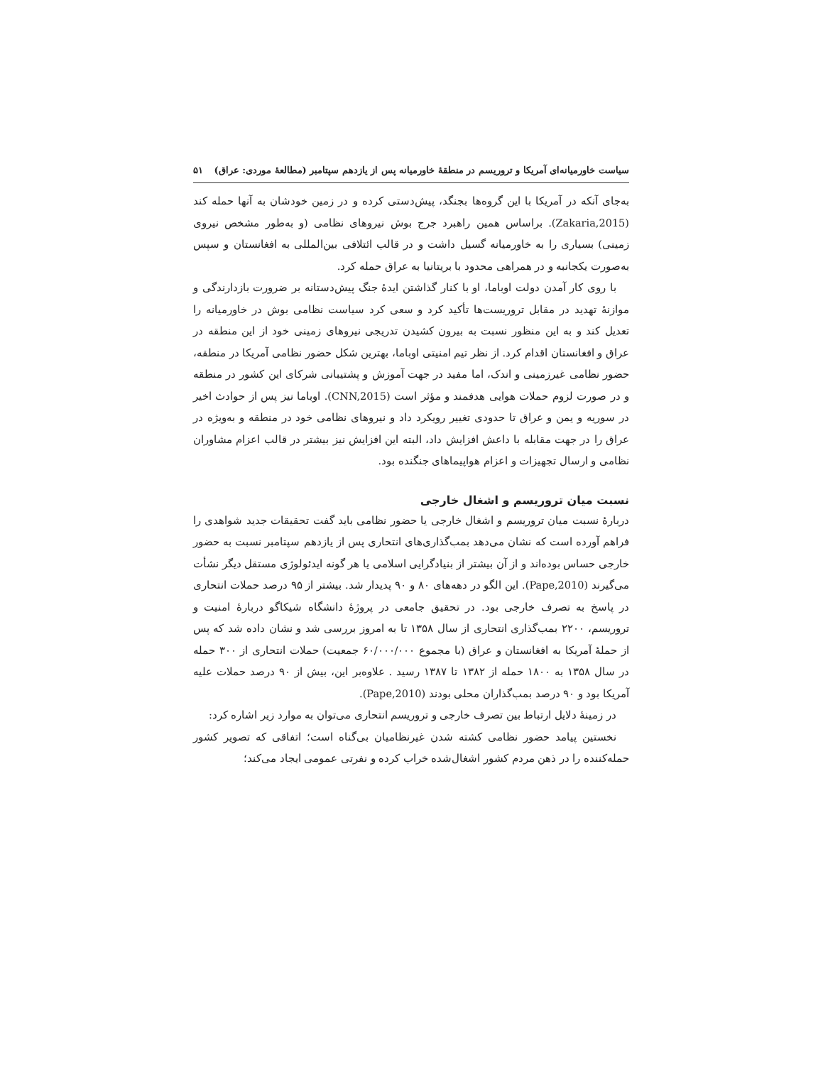سیاست خاورمیانه‌ای آمریکا و تروریسم در منطقهٔ خاورمیانه پس از یازدهم سپتامبر (مطالعهٔ موردی: عراق) ۵۱
به‌جای آنکه در آمریکا با این گروه‌ها بجنگد، پیش‌دستی کرده و در زمین خودشان به آنها حمله کند (Zakaria,2015). براساس همین راهبرد جرج بوش نیروهای نظامی (و به‌طور مشخص نیروی زمینی) بسیاری را به خاورمیانه گسیل داشت و در قالب ائتلافی بین‌المللی به افغانستان و سپس به‌صورت یکجانبه و در همراهی محدود با بریتانیا به عراق حمله کرد.
با روی کار آمدن دولت اوباما، او با کنار گذاشتن ایدهٔ جنگ پیش‌دستانه بر ضرورت بازدارندگی و موازنهٔ تهدید در مقابل تروریست‌ها تأکید کرد و سعی کرد سیاست نظامی بوش در خاورمیانه را تعدیل کند و به این منظور نسبت به بیرون کشیدن تدریجی نیروهای زمینی خود از این منطقه در عراق و افغانستان اقدام کرد. از نظر تیم امنیتی اوباما، بهترین شکل حضور نظامی آمریکا در منطقه، حضور نظامی غیرزمینی و اندک، اما مفید در جهت آموزش و پشتیبانی شرکای این کشور در منطقه و در صورت لزوم حملات هوایی هدفمند و مؤثر است (CNN,2015). اوباما نیز پس از حوادث اخیر در سوریه و یمن و عراق تا حدودی تغییر رویکرد داد و نیروهای نظامی خود در منطقه و به‌ویژه در عراق را در جهت مقابله با داعش افزایش داد، البته این افزایش نیز بیشتر در قالب اعزام مشاوران نظامی و ارسال تجهیزات و اعزام هواپیماهای جنگنده بود.
نسبت میان تروریسم و اشغال خارجی
دربارهٔ نسبت میان تروریسم و اشغال خارجی یا حضور نظامی باید گفت تحقیقات جدید شواهدی را فراهم آورده است که نشان می‌دهد بمب‌گذاری‌های انتحاری پس از یازدهم سپتامبر نسبت به حضور خارجی حساس بوده‌اند و از آن بیشتر از بنیادگرایی اسلامی یا هر گونه ایدئولوژی مستقل دیگر نشأت می‌گیرند (Pape,2010). این الگو در دهه‌های ۸۰ و ۹۰ پدیدار شد. بیشتر از ۹۵ درصد حملات انتحاری در پاسخ به تصرف خارجی بود. در تحقیق جامعی در پروژهٔ دانشگاه شیکاگو دربارهٔ امنیت و تروریسم، ۲۲۰۰ بمب‌گذاری انتحاری از سال ۱۳۵۸ تا به امروز بررسی شد و نشان داده شد که پس از حملهٔ آمریکا به افغانستان و عراق (با مجموع ۶۰/۰۰۰/۰۰۰ جمعیت) حملات انتحاری از ۳۰۰ حمله در سال ۱۳۵۸ به ۱۸۰۰ حمله از ۱۳۸۲ تا ۱۳۸۷ رسید . علاوه‌بر این، بیش از ۹۰ درصد حملات علیه آمریکا بود و ۹۰ درصد بمب‌گذاران محلی بودند (Pape,2010).
در زمینهٔ دلایل ارتباط بین تصرف خارجی و تروریسم انتحاری می‌توان به موارد زیر اشاره کرد:
نخستین پیامد حضور نظامی کشته شدن غیرنظامیان بی‌گناه است؛ اتفاقی که تصویر کشور حمله‌کننده را در ذهن مردم کشور اشغال‌شده خراب کرده و نفرتی عمومی ایجاد می‌کند؛